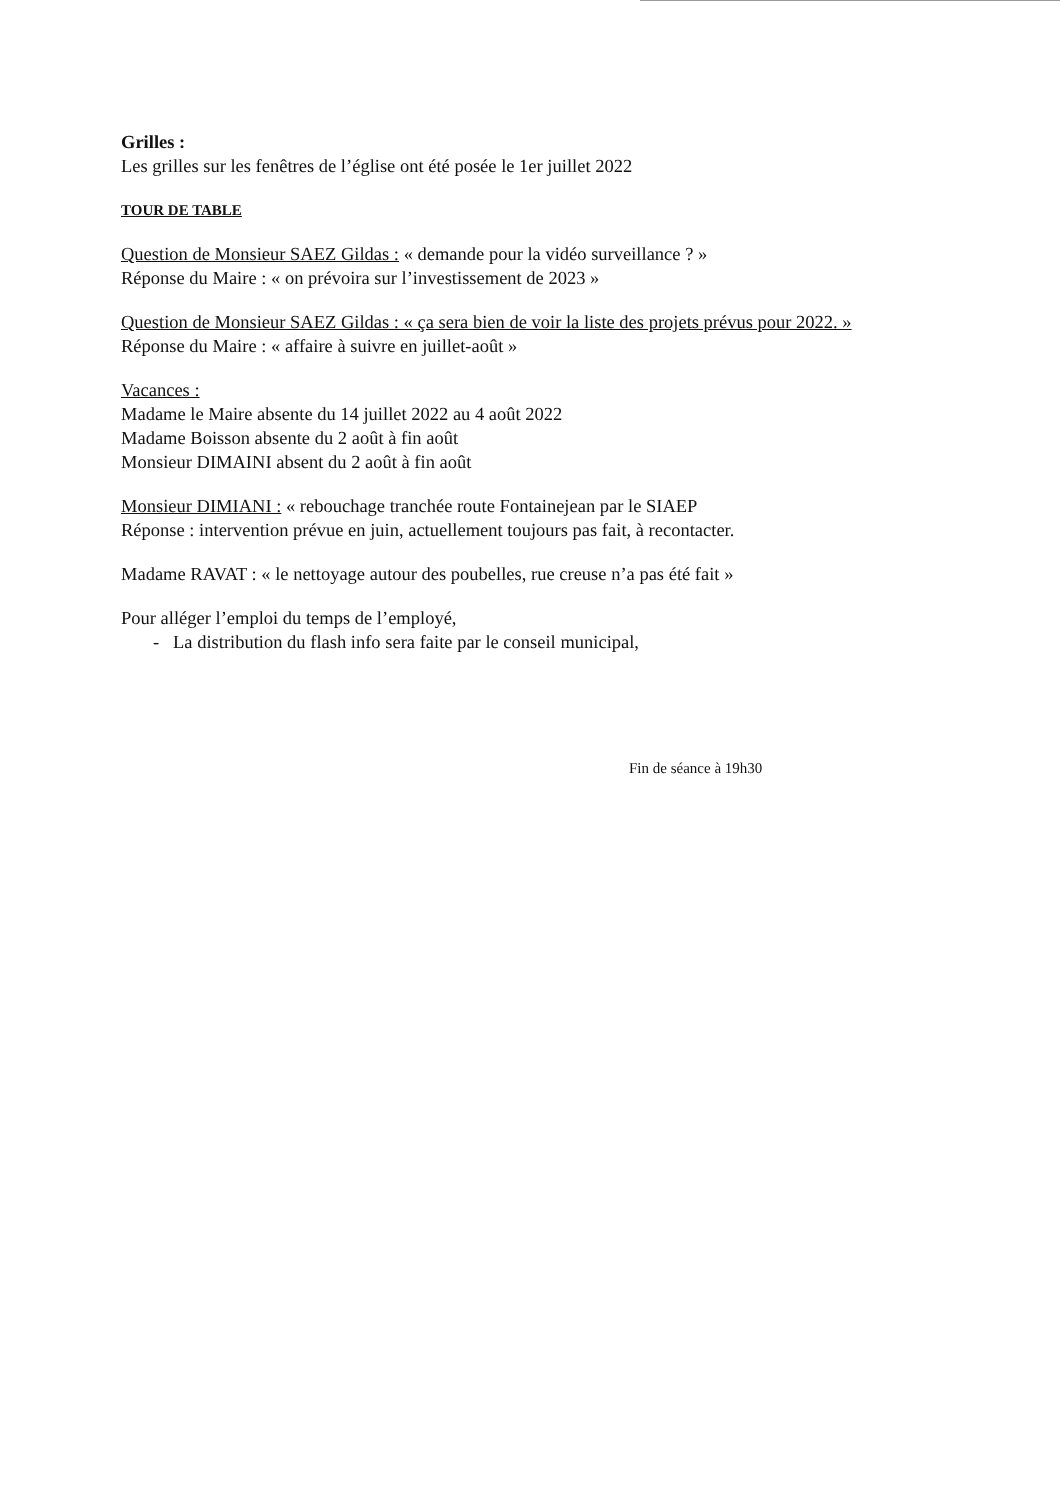Grilles :
Les grilles sur les fenêtres de l’église ont été posée le 1er juillet 2022
TOUR DE TABLE
Question de Monsieur SAEZ Gildas : « demande pour la vidéo surveillance ? »
Réponse du Maire : « on prévoira sur l’investissement de 2023 »
Question de Monsieur SAEZ Gildas : « ça sera bien de voir la liste des projets prévus pour 2022. »
Réponse du Maire : « affaire à suivre en juillet-août »
Vacances :
Madame le Maire absente du 14 juillet 2022 au 4 août 2022
Madame Boisson absente du 2 août à fin août
Monsieur DIMAINI absent du 2 août à fin août
Monsieur DIMIANI : « rebouchage tranchée route Fontainejean par le SIAEP
Réponse : intervention prévue en juin, actuellement toujours pas fait, à recontacter.
Madame RAVAT : « le nettoyage autour des poubelles, rue creuse n’a pas été fait »
Pour alléger l’emploi du temps de l’employé,
- La distribution du flash info sera faite par le conseil municipal,
Fin de séance à 19h30